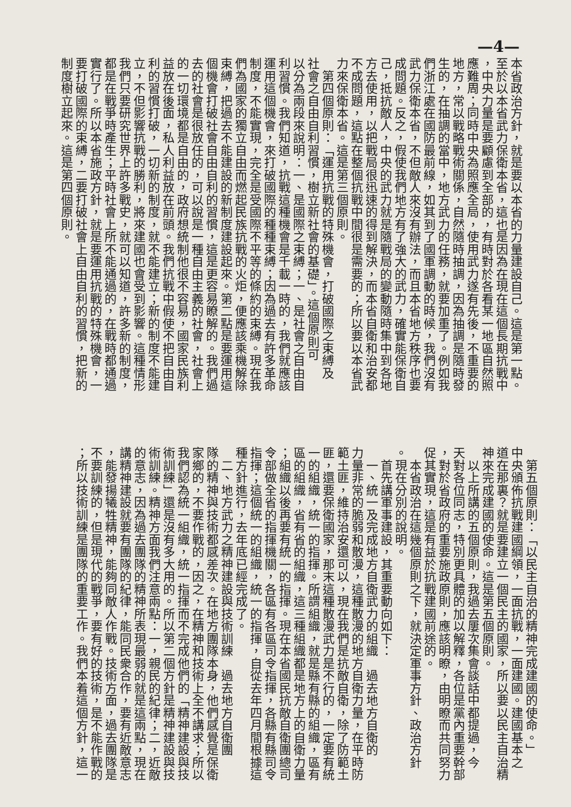—4—
本省政治方針，就是要以本省的力量建設自己。這是第一點。
至於以本省武力保衛本省，這也是因為在現在這個長期抗戰中
，中央力量是要顧慮到全部的，有時對於各看某一地區自然照
應難周；同時中央為照應全局，使用武力遂有先後，不重要的
地方，常以戰略戰術關係，自然隨時抽調，因為抽調是隨時發
生的，在抽調的當中，地方武力的任務，就要加重了。例如我
們浙江處在國防最前線，如其到了國軍調動的時候，我們沒有
武力保衛本省，不但敵人來沒有辦法，而且本省地方秩序也要
成問題。反之，假使我們地方有了強大的武力，確實能保衛自
己，抵抗敵人，中央的武力就是隨戰局的變動隨時集中到各地
方去使用，以把戰局很迅速的得到解決，而本省自衛和治安都
不成問題，這點在整個抗戰中間很是需要的；所以要以本省武
力來保衛本省。這是第三個原則。
　第四個原則：「運用抗戰的特殊機會，打破國際之束縛及
社會之自由自利習慣，樹立新社會的基礎」。這個原則可
以分為兩段來說明：一、是國際之束縛；一、是社會之自由自
利習慣。我們知道，抗戰這種機會是千載一時的，我們就應該
運用這個機會，來打破國際的種種束縛；因為過去有許多革命
制度，不能實現，完全是受國際不平等的條約的束縛。現在我
們為國家的獨立自由而燃起民族抗戰的火炬，便應該乘機解除
束縛，把過去不能建設的新制度建設起來。第二點是要運用這
個機會打破社會自由自利的習慣，這是更容易瞭解的。我們過
去的社會是很放任的，可以說是一種自由主義的社會，社會上
的一切環境都是自由的，政府想統制他很不容易，國家民族利
益放在後面，私人利益放在前頭。我們抗戰中假使不把自由自
利的習慣打破，一切新的制度，就不能建立；新的制度不能建
立，不但影響抗戰的勝利，將來建國也會受到影響。這種情形
我們只要研究世界上許多戰史，就可以知道，許多新的制度，
都是在戰爭時產生；平時社會上所不能通過的，在戰時都通過
實行了。所以本省施政方針，就是要運用抗戰的特殊機會，一
要打破國際的束縛，二要打破社會上自由自利的習慣，把新的
制度樹立起來。這是第四個原則。
　第五個原則：「以民主自治的精神完成建國的使命。」
中央頒佈抗戰建國綱領，一面抗戰，一面建國。建國基本之
道在那裏？就是要建立一個民主的國家，所以要以民主自治精
神來完成建國的使命。這是第五個原則。
　以上所講的五個原則，我過去屢次集會談話中都提過，今
天對各位同志，特別更具體的加以解釋，各位是黨內重要幹部
，對於省政府的重要施政原則，應該明瞭，由明瞭而共同努力
促其實現，這是有益於抗戰建國前途的。
　本省政治在這幾個原則之下，就決定軍事方針、政治方針
。現在分別的說明。
　首先講軍事建設，其重要動向如下：
　一、統一及完成地方自衛武力的組織　過去地方自衛的
力量非常的脆弱和散漫，這種散漫的地方自衛力量，在平時防
範土匪，維持治安還可以，現在我們是抗敵自衛，除了防範土
匪，還要保衛國家，那末這種散漫武力是不行的，一定要有統
一的組織，統一的指揮。所謂組織，就是縣有縣的組織，區有
區的組織，省有省的組織，這三種組織都是地方上的自衛力量
；組織以後再要有統一的指揮。現在本省國民抗敵自衛團總司
令部做全省的指揮機關，各區有各區司令指揮，各縣有縣司令
指揮；這個統一的組織，統一的指揮，自從去年四月間根據這
種方針進行，去年底已經完成了。
　二、地方武力之精神建設與技術訓練　過去地方自衛團
隊的精神與技術都感差次。在地方團隊本身，他們感覺是保衛
家鄉的，不要作戰的，因之，在精神和技術上全不講求；所以
我們認為統一組織，統一指揮而不完成他們的「精神建設與技
術訓練」還是沒有多大用的。所以第二個方針是精神建設與技
術訓練。精神方面我們注意兩點：一，親民的紀律；二，近敵
的意志，因為過去團隊的精神所表現最弱的就是這兩點，現在
講精神建設就要有團隊的紀律，能同民衆合作，要有近敵意志
，能發揚犧牲精神，能夠同敵人作戰。技術方面，過去團隊是
不要訓練的，但是現代的戰爭，要有好的技術，是不能作戰的
；所以技術訓練是團隊的重要工作。我們本着這個方針，這一